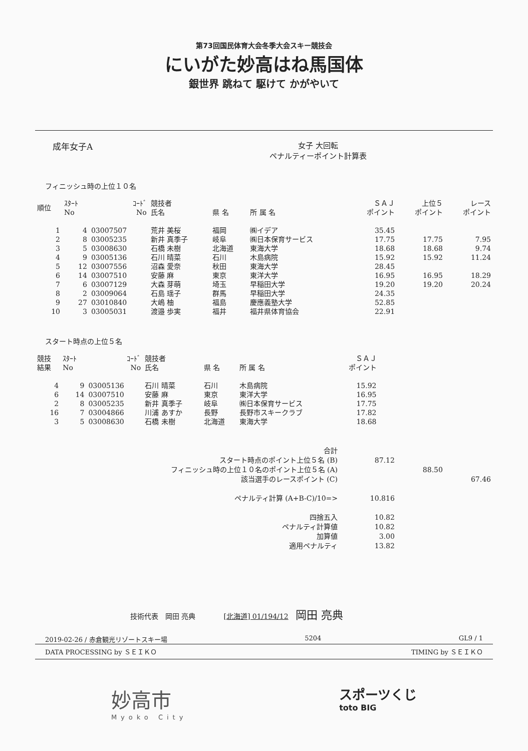第73回国民体育大会冬季大会スキー競技会
にいがた妙高はね馬国体
銀世界 跳ねて 駆けて かがやいて
成年女子A 女子 大回転
ペナルティーポイント計算表
フィニッシュ時の上位１０名
| 順位 | ｽﾀｰﾄ No | ｺｰﾄﾞ No | 競技者 氏名 | 県 名 | 所 属 名 | ＳＡＪ ポイント | 上位５ ポイント | レース ポイント |
| --- | --- | --- | --- | --- | --- | --- | --- | --- |
| 1 | 4 | 03007507 | 荒井 美桜 | 福岡 | ㈱イデア | 35.45 | | |
| 2 | 8 | 03005235 | 新井 真季子 | 岐阜 | ㈱日本保育サービス | 17.75 | 17.75 | 7.95 |
| 3 | 5 | 03008630 | 石橋 未樹 | 北海道 | 東海大学 | 18.68 | 18.68 | 9.74 |
| 4 | 9 | 03005136 | 石川 晴菜 | 石川 | 木島病院 | 15.92 | 15.92 | 11.24 |
| 5 | 12 | 03007556 | 沼森 愛奈 | 秋田 | 東海大学 | 28.45 | | |
| 6 | 14 | 03007510 | 安藤 麻 | 東京 | 東洋大学 | 16.95 | 16.95 | 18.29 |
| 7 | 6 | 03007129 | 大森 芽萌 | 埼玉 | 早稲田大学 | 19.20 | 19.20 | 20.24 |
| 8 | 2 | 03009064 | 石島 瑶子 | 群馬 | 早稲田大学 | 24.35 | | |
| 9 | 27 | 03010840 | 大嶋 柚 | 福島 | 慶應義塾大学 | 52.85 | | |
| 10 | 3 | 03005031 | 渡邉 歩実 | 福井 | 福井県体育協会 | 22.91 | | |
スタート時点の上位５名
| 競技 結果 | ｽﾀｰﾄ No | ｺｰﾄﾞ No | 競技者 氏名 | 県 名 | 所 属 名 | ＳＡＪ ポイント |
| --- | --- | --- | --- | --- | --- | --- |
| 4 | 9 | 03005136 | 石川 晴菜 | 石川 | 木島病院 | 15.92 |
| 6 | 14 | 03007510 | 安藤 麻 | 東京 | 東洋大学 | 16.95 |
| 2 | 8 | 03005235 | 新井 真季子 | 岐阜 | ㈱日本保育サービス | 17.75 |
| 16 | 7 | 03004866 | 川浦 あすか | 長野 | 長野市スキークラブ | 17.82 |
| 3 | 5 | 03008630 | 石橋 未樹 | 北海道 | 東海大学 | 18.68 |
| 合計 | | | |
| スタート時点のポイント上位５名 (B) | 87.12 | | |
| フィニッシュ時の上位１０名のポイント上位５名 (A) | | 88.50 | |
| 該当選手のレースポイント (C) | | | 67.46 |
| ペナルティ計算 (A+B-C)/10=> | 10.816 | | |
| 四捨五入 | 10.82 | | |
| ペナルティ計算値 | 10.82 | | |
| 加算値 | 3.00 | | |
| 適用ペナルティ | 13.82 | | |
技術代表　岡田 亮典　　　　[北海道] 01/194/12　岡田 亮典
2019-02-26 / 赤倉観光リゾートスキー場 5204 GL9 / 1
DATA PROCESSING by ＳＥＩＫＯ TIMING by ＳＥＩＫＯ
妙高市
Myoko City
スポーツくじ
toto BIG